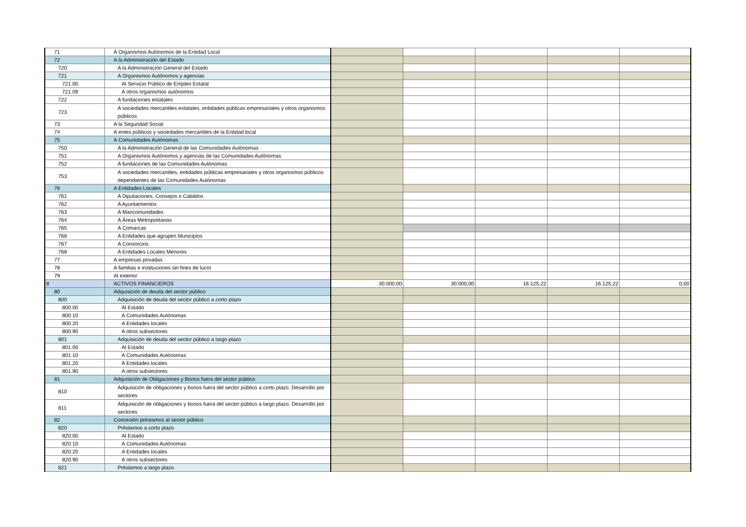| 71 | A Organismos Autónomos de la Entidad Local | | | | | |
| 72 | A la Administración del Estado | | | | | |
| 720 | A la Administración General del Estado | | | | | |
| 721 | A Organismos Autónomos y agencias | | | | | |
| 721.00 | Al Servicio Público de Empleo Estatal | | | | | |
| 721.09 | A otros organismos autónomos | | | | | |
| 722 | A fundaciones estatales | | | | | |
| 723 | A sociedades mercantiles estatales, entidades públicas empresariales y otros organismos públicos | | | | | |
| 73 | A la Seguridad Social | | | | | |
| 74 | A entes públicos y sociedades mercantiles de la Entidad local | | | | | |
| 75 | A Comunidades Autónomas | | | | | |
| 750 | A la Administración General de las Comunidades Autónomas | | | | | |
| 751 | A Organismos Autónomos y agencias de las Comunidades Autónomas | | | | | |
| 752 | A fundaciones de las Comunidades Autónomas | | | | | |
| 753 | A sociedades mercantiles, entidades públicas empresariales y otros organismos públicos dependientes de las Comunidades Autónomas | | | | | |
| 76 | A Entidades Locales | | | | | |
| 761 | A Diputaciones, Consejos o Cabildos | | | | | |
| 762 | A Ayuntamientos | | | | | |
| 763 | A Mancomunidades | | | | | |
| 764 | A Áreas Metropolitanas | | | | | |
| 765 | A Comarcas | | | | | |
| 766 | A Entidades que agrupen Municipios | | | | | |
| 767 | A Consorcios | | | | | |
| 768 | A Entidades Locales Menores | | | | | |
| 77 | A empresas privadas | | | | | |
| 78 | A familias e instituciones sin fines de lucro | | | | | |
| 79 | Al exterior | | | | | |
| 8 | ACTIVOS FINANCIEROS | 30.000,00 | 30.000,00 | 16.125,22 | 16.125,22 | 0,00 |
| 80 | Adquisición de deuda del sector público | | | | | |
| 800 | Adquisición de deuda del sector público a corto plazo | | | | | |
| 800.00 | Al Estado | | | | | |
| 800.10 | A Comunidades Autónomas | | | | | |
| 800.20 | A Entidades locales | | | | | |
| 800.90 | A otros subsectores | | | | | |
| 801 | Adquisición de deuda del sector público a largo plazo | | | | | |
| 801.00 | Al Estado | | | | | |
| 801.10 | A Comunidades Autónomas | | | | | |
| 801.20 | A Entidades locales | | | | | |
| 801.90 | A otros subsectores | | | | | |
| 81 | Adquisición de Obligaciones y Bonos fuera del sector público | | | | | |
| 810 | Adquisición de obligaciones y bonos fuera del sector público a corto plazo. Desarrollo por sectores | | | | | |
| 811 | Adquisición de obligaciones y bonos fuera del sector público a largo plazo. Desarrollo por sectores | | | | | |
| 82 | Concesión préstamos al sector público | | | | | |
| 820 | Préstamos a corto plazo | | | | | |
| 820.00 | Al Estado | | | | | |
| 820.10 | A Comunidades Autónomas | | | | | |
| 820.20 | A Entidades locales | | | | | |
| 820.90 | A otros subsectores | | | | | |
| 821 | Préstamos a largo plazo | | | | | |